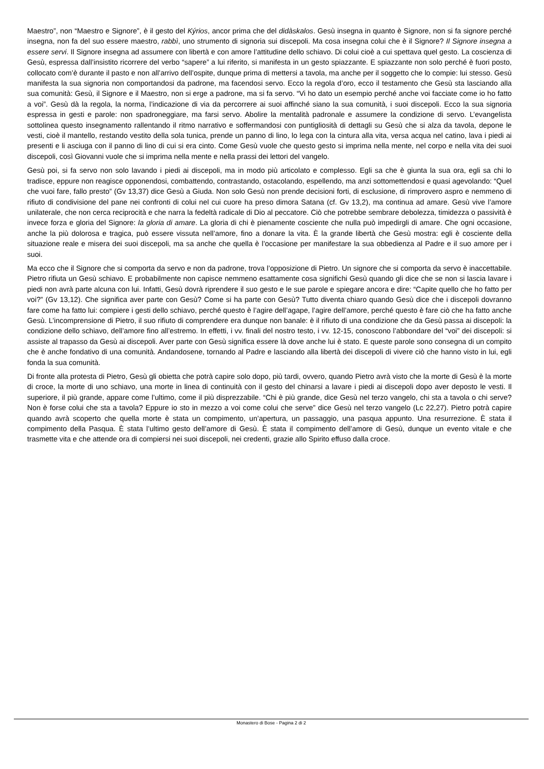Maestro”, non “Maestro e Signore”, è il gesto del Kýrios, ancor prima che del didàskalos. Gesù insegna in quanto è Signore, non si fa signore perché insegna, non fa del suo essere maestro, rabbì, uno strumento di signoria sui discepoli. Ma cosa insegna colui che è il Signore? Il Signore insegna a essere servi. Il Signore insegna ad assumere con libertà e con amore l’attitudine dello schiavo. Di colui cioè a cui spettava quel gesto. La coscienza di Gesù, espressa dall’insistito ricorrere del verbo “sapere” a lui riferito, si manifesta in un gesto spiazzante. E spiazzante non solo perché è fuori posto, collocato com’è durante il pasto e non all’arrivo dell’ospite, dunque prima di mettersi a tavola, ma anche per il soggetto che lo compie: lui stesso. Gesù manifesta la sua signoria non comportandosi da padrone, ma facendosi servo. Ecco la regola d’oro, ecco il testamento che Gesù sta lasciando alla sua comunità: Gesù, il Signore e il Maestro, non si erge a padrone, ma si fa servo. “Vi ho dato un esempio perché anche voi facciate come io ho fatto a voi”. Gesù dà la regola, la norma, l’indicazione di via da percorrere ai suoi affinché siano la sua comunità, i suoi discepoli. Ecco la sua signoria espressa in gesti e parole: non spadroneggiare, ma farsi servo. Abolire la mentalità padronale e assumere la condizione di servo. L’evangelista sottolinea questo insegnamento rallentando il ritmo narrativo e soffermandosi con puntigliosità di dettagli su Gesù che si alza da tavola, depone le vesti, cioè il mantello, restando vestito della sola tunica, prende un panno di lino, lo lega con la cintura alla vita, versa acqua nel catino, lava i piedi ai presenti e li asciuga con il panno di lino di cui si era cinto. Come Gesù vuole che questo gesto si imprima nella mente, nel corpo e nella vita dei suoi discepoli, così Giovanni vuole che si imprima nella mente e nella prassi dei lettori del vangelo.
Gesù poi, si fa servo non solo lavando i piedi ai discepoli, ma in modo più articolato e complesso. Egli sa che è giunta la sua ora, egli sa chi lo tradisce, eppure non reagisce opponendosi, combattendo, contrastando, ostacolando, espellendo, ma anzi sottomettendosi e quasi agevolando: “Quel che vuoi fare, fallo presto” (Gv 13,37) dice Gesù a Giuda. Non solo Gesù non prende decisioni forti, di esclusione, di rimprovero aspro e nemmeno di rifiuto di condivisione del pane nei confronti di colui nel cui cuore ha preso dimora Satana (cf. Gv 13,2), ma continua ad amare. Gesù vive l’amore unilaterale, che non cerca reciprocità e che narra la fedeltà radicale di Dio al peccatore. Ciò che potrebbe sembrare debolezza, timidezza o passività è invece forza e gloria del Signore: la gloria di amare. La gloria di chi è pienamente cosciente che nulla può impedirgli di amare. Che ogni occasione, anche la più dolorosa e tragica, può essere vissuta nell’amore, fino a donare la vita. È la grande libertà che Gesù mostra: egli è cosciente della situazione reale e misera dei suoi discepoli, ma sa anche che quella è l’occasione per manifestare la sua obbedienza al Padre e il suo amore per i suoi.
Ma ecco che il Signore che si comporta da servo e non da padrone, trova l’opposizione di Pietro. Un signore che si comporta da servo è inaccettabile. Pietro rifiuta un Gesù schiavo. E probabilmente non capisce nemmeno esattamente cosa significhi Gesù quando gli dice che se non si lascia lavare i piedi non avrà parte alcuna con lui. Infatti, Gesù dovrà riprendere il suo gesto e le sue parole e spiegare ancora e dire: “Capite quello che ho fatto per voi?” (Gv 13,12). Che significa aver parte con Gesù? Come si ha parte con Gesù? Tutto diventa chiaro quando Gesù dice che i discepoli dovranno fare come ha fatto lui: compiere i gesti dello schiavo, perché questo è l’agire dell’agape, l’agire dell’amore, perché questo è fare ciò che ha fatto anche Gesù. L’incomprensione di Pietro, il suo rifiuto di comprendere era dunque non banale: è il rifiuto di una condizione che da Gesù passa ai discepoli: la condizione dello schiavo, dell’amore fino all’estremo. In effetti, i vv. finali del nostro testo, i vv. 12-15, conoscono l’abbondare del “voi” dei discepoli: si assiste al trapasso da Gesù ai discepoli. Aver parte con Gesù significa essere là dove anche lui è stato. E queste parole sono consegna di un compito che è anche fondativo di una comunità. Andandosene, tornando al Padre e lasciando alla libertà dei discepoli di vivere ciò che hanno visto in lui, egli fonda la sua comunità.
Di fronte alla protesta di Pietro, Gesù gli obietta che potrà capire solo dopo, più tardi, ovvero, quando Pietro avrà visto che la morte di Gesù è la morte di croce, la morte di uno schiavo, una morte in linea di continuità con il gesto del chinarsi a lavare i piedi ai discepoli dopo aver deposto le vesti. Il superiore, il più grande, appare come l’ultimo, come il più disprezzabile. “Chi è più grande, dice Gesù nel terzo vangelo, chi sta a tavola o chi serve? Non è forse colui che sta a tavola? Eppure io sto in mezzo a voi come colui che serve” dice Gesù nel terzo vangelo (Lc 22,27). Pietro potrà capire quando avrà scoperto che quella morte è stata un compimento, un’apertura, un passaggio, una pasqua appunto. Una resurrezione. È stata il compimento della Pasqua. È stata l’ultimo gesto dell’amore di Gesù. È stata il compimento dell’amore di Gesù, dunque un evento vitale e che trasmette vita e che attende ora di compiersi nei suoi discepoli, nei credenti, grazie allo Spirito effuso dalla croce.
Monastero di Bose - Pagina 2 di 2